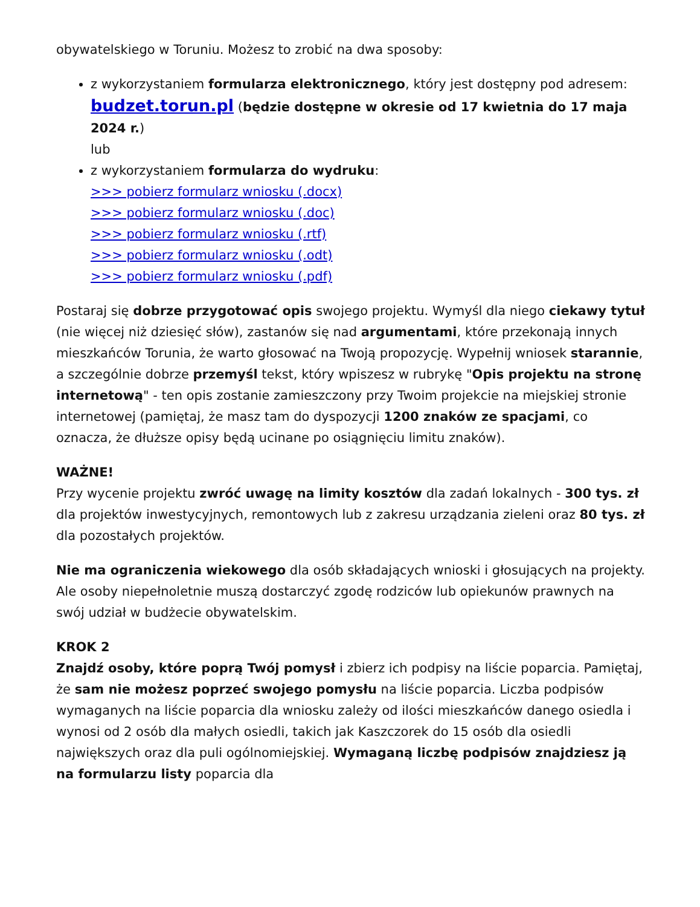obywatelskiego w Toruniu. Możesz to zrobić na dwa sposoby:
z wykorzystaniem formularza elektronicznego, który jest dostępny pod adresem: budzet.torun.pl (będzie dostępne w okresie od 17 kwietnia do 17 maja 2024 r.)
lub
z wykorzystaniem formularza do wydruku:
>>> pobierz formularz wniosku (.docx)
>>> pobierz formularz wniosku (.doc)
>>> pobierz formularz wniosku (.rtf)
>>> pobierz formularz wniosku (.odt)
>>> pobierz formularz wniosku (.pdf)
Postaraj się dobrze przygotować opis swojego projektu. Wymyśl dla niego ciekawy tytuł (nie więcej niż dziesięć słów), zastanów się nad argumentami, które przekonają innych mieszkańców Torunia, że warto głosować na Twoją propozycję. Wypełnij wniosek starannie, a szczególnie dobrze przemyśl tekst, który wpiszesz w rubrykę "Opis projektu na stronę internetową" - ten opis zostanie zamieszczony przy Twoim projekcie na miejskiej stronie internetowej (pamiętaj, że masz tam do dyspozycji 1200 znaków ze spacjami, co oznacza, że dłuższe opisy będą ucinane po osiągnięciu limitu znaków).
WAŻNE!
Przy wycenie projektu zwróć uwagę na limity kosztów dla zadań lokalnych - 300 tys. zł dla projektów inwestycyjnych, remontowych lub z zakresu urządzania zieleni oraz 80 tys. zł dla pozostałych projektów.
Nie ma ograniczenia wiekowego dla osób składających wnioski i głosujących na projekty. Ale osoby niepełnoletnie muszą dostarczyć zgodę rodziców lub opiekunów prawnych na swój udział w budżecie obywatelskim.
KROK 2
Znajdź osoby, które poprą Twój pomysł i zbierz ich podpisy na liście poparcia. Pamiętaj, że sam nie możesz poprzeć swojego pomysłu na liście poparcia. Liczba podpisów wymaganych na liście poparcia dla wniosku zależy od ilości mieszkańców danego osiedla i wynosi od 2 osób dla małych osiedli, takich jak Kaszczorek do 15 osób dla osiedli największych oraz dla puli ogólnomiejskiej. Wymaganą liczbę podpisów znajdziesz ją na formularzu listy poparcia dla